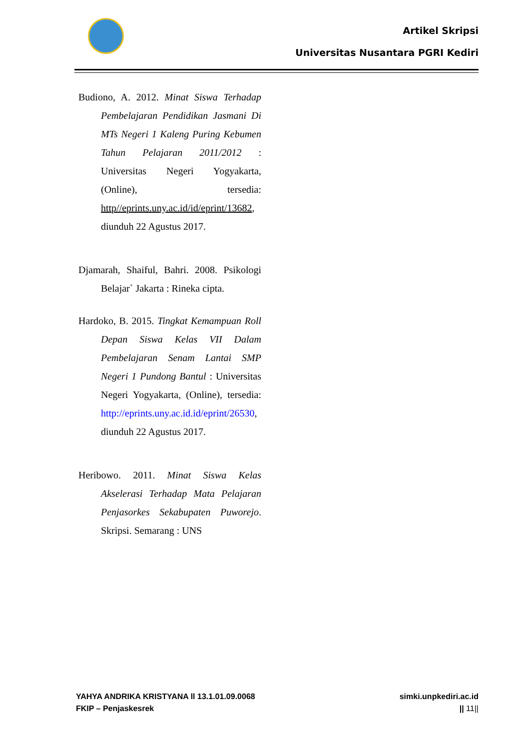Artikel Skripsi
Universitas Nusantara PGRI Kediri
Budiono, A. 2012. Minat Siswa Terhadap Pembelajaran Pendidikan Jasmani Di MTs Negeri 1 Kaleng Puring Kebumen Tahun Pelajaran 2011/2012 : Universitas Negeri Yogyakarta, (Online), tersedia: http//eprints.uny.ac.id/id/eprint/13682, diunduh 22 Agustus 2017.
Djamarah, Shaiful, Bahri. 2008. Psikologi Belajar` Jakarta : Rineka cipta.
Hardoko, B. 2015. Tingkat Kemampuan Roll Depan Siswa Kelas VII Dalam Pembelajaran Senam Lantai SMP Negeri 1 Pundong Bantul : Universitas Negeri Yogyakarta, (Online), tersedia: http://eprints.uny.ac.id.id/eprint/26530, diunduh 22 Agustus 2017.
Heribowo. 2011. Minat Siswa Kelas Akselerasi Terhadap Mata Pelajaran Penjasorkes Sekabupaten Puworejo. Skripsi. Semarang : UNS
YAHYA ANDRIKA KRISTYANA ll 13.1.01.09.0068
FKIP – Penjaskesrek
simki.unpkediri.ac.id
|| 11||